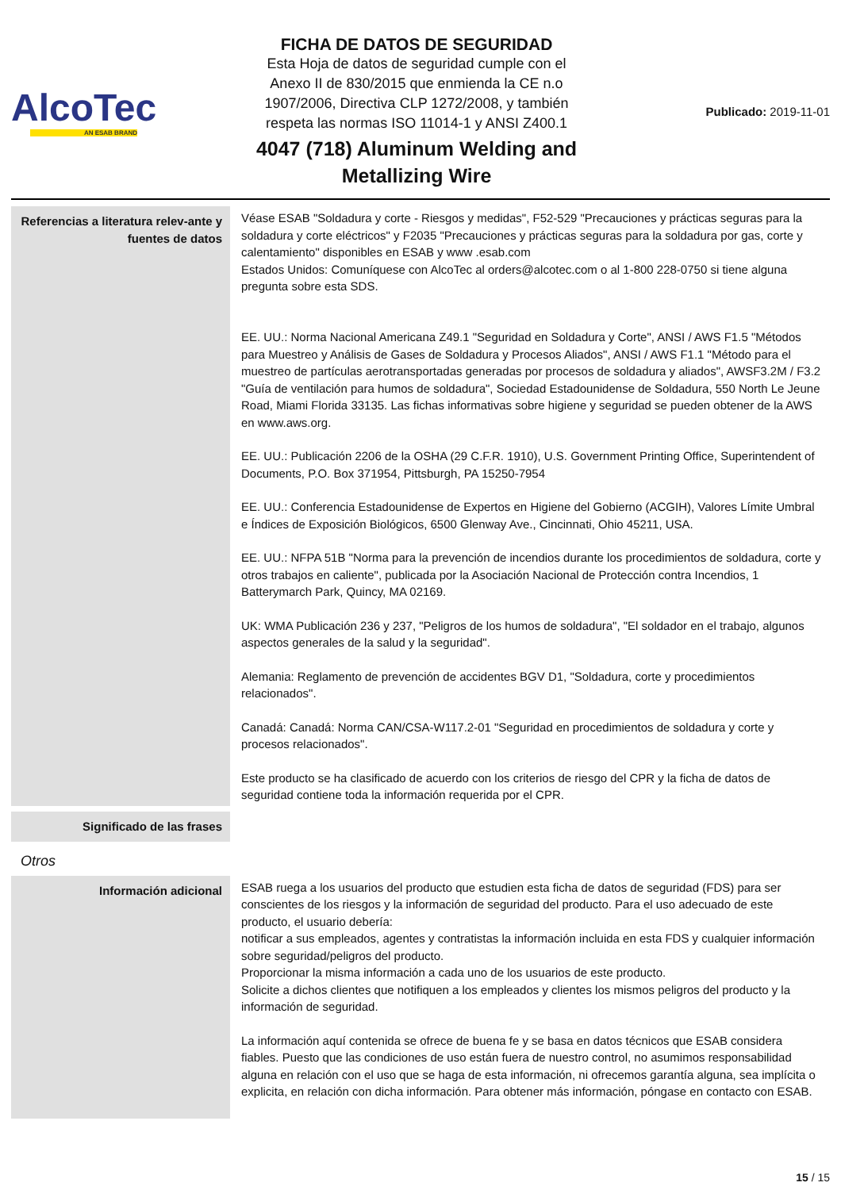AlcoTec
AN ESAB BRAND
FICHA DE DATOS DE SEGURIDAD
Esta Hoja de datos de seguridad cumple con el
Anexo II de 830/2015 que enmienda la CE n.o
1907/2006, Directiva CLP 1272/2008, y también
respeta las normas ISO 11014-1 y ANSI Z400.1
4047 (718) Aluminum Welding and
Metallizing Wire
Publicado: 2019-11-01
Referencias a literatura relev-ante y fuentes de datos
Véase ESAB "Soldadura y corte - Riesgos y medidas", F52-529 "Precauciones y prácticas seguras para la soldadura y corte eléctricos" y F2035 "Precauciones y prácticas seguras para la soldadura por gas, corte y calentamiento" disponibles en ESAB y www .esab.com
Estados Unidos: Comuníquese con AlcoTec al orders@alcotec.com o al 1-800 228-0750 si tiene alguna pregunta sobre esta SDS.
EE. UU.: Norma Nacional Americana Z49.1 "Seguridad en Soldadura y Corte", ANSI / AWS F1.5 "Métodos para Muestreo y Análisis de Gases de Soldadura y Procesos Aliados", ANSI / AWS F1.1 "Método para el muestreo de partículas aerotransportadas generadas por procesos de soldadura y aliados", AWSF3.2M / F3.2 "Guía de ventilación para humos de soldadura", Sociedad Estadounidense de Soldadura, 550 North Le Jeune Road, Miami Florida 33135. Las fichas informativas sobre higiene y seguridad se pueden obtener de la AWS en www.aws.org.
EE. UU.: Publicación 2206 de la OSHA (29 C.F.R. 1910), U.S. Government Printing Office, Superintendent of Documents, P.O. Box 371954, Pittsburgh, PA 15250-7954
EE. UU.: Conferencia Estadounidense de Expertos en Higiene del Gobierno (ACGIH), Valores Límite Umbral e Índices de Exposición Biológicos, 6500 Glenway Ave., Cincinnati, Ohio 45211, USA.
EE. UU.: NFPA 51B "Norma para la prevención de incendios durante los procedimientos de soldadura, corte y otros trabajos en caliente", publicada por la Asociación Nacional de Protección contra Incendios, 1 Batterymarch Park, Quincy, MA 02169.
UK: WMA Publicación 236 y 237, "Peligros de los humos de soldadura", "El soldador en el trabajo, algunos aspectos generales de la salud y la seguridad".
Alemania: Reglamento de prevención de accidentes BGV D1, "Soldadura, corte y procedimientos relacionados".
Canadá: Canadá: Norma CAN/CSA-W117.2-01 "Seguridad en procedimientos de soldadura y corte y procesos relacionados".
Este producto se ha clasificado de acuerdo con los criterios de riesgo del CPR y la ficha de datos de seguridad contiene toda la información requerida por el CPR.
Significado de las frases
Otros
Información adicional
ESAB ruega a los usuarios del producto que estudien esta ficha de datos de seguridad (FDS) para ser conscientes de los riesgos y la información de seguridad del producto. Para el uso adecuado de este producto, el usuario debería:
notificar a sus empleados, agentes y contratistas la información incluida en esta FDS y cualquier información sobre seguridad/peligros del producto.
Proporcionar la misma información a cada uno de los usuarios de este producto.
Solicite a dichos clientes que notifiquen a los empleados y clientes los mismos peligros del producto y la información de seguridad.
La información aquí contenida se ofrece de buena fe y se basa en datos técnicos que ESAB considera fiables. Puesto que las condiciones de uso están fuera de nuestro control, no asumimos responsabilidad alguna en relación con el uso que se haga de esta información, ni ofrecemos garantía alguna, sea implícita o explicita, en relación con dicha información. Para obtener más información, póngase en contacto con ESAB.
15 / 15